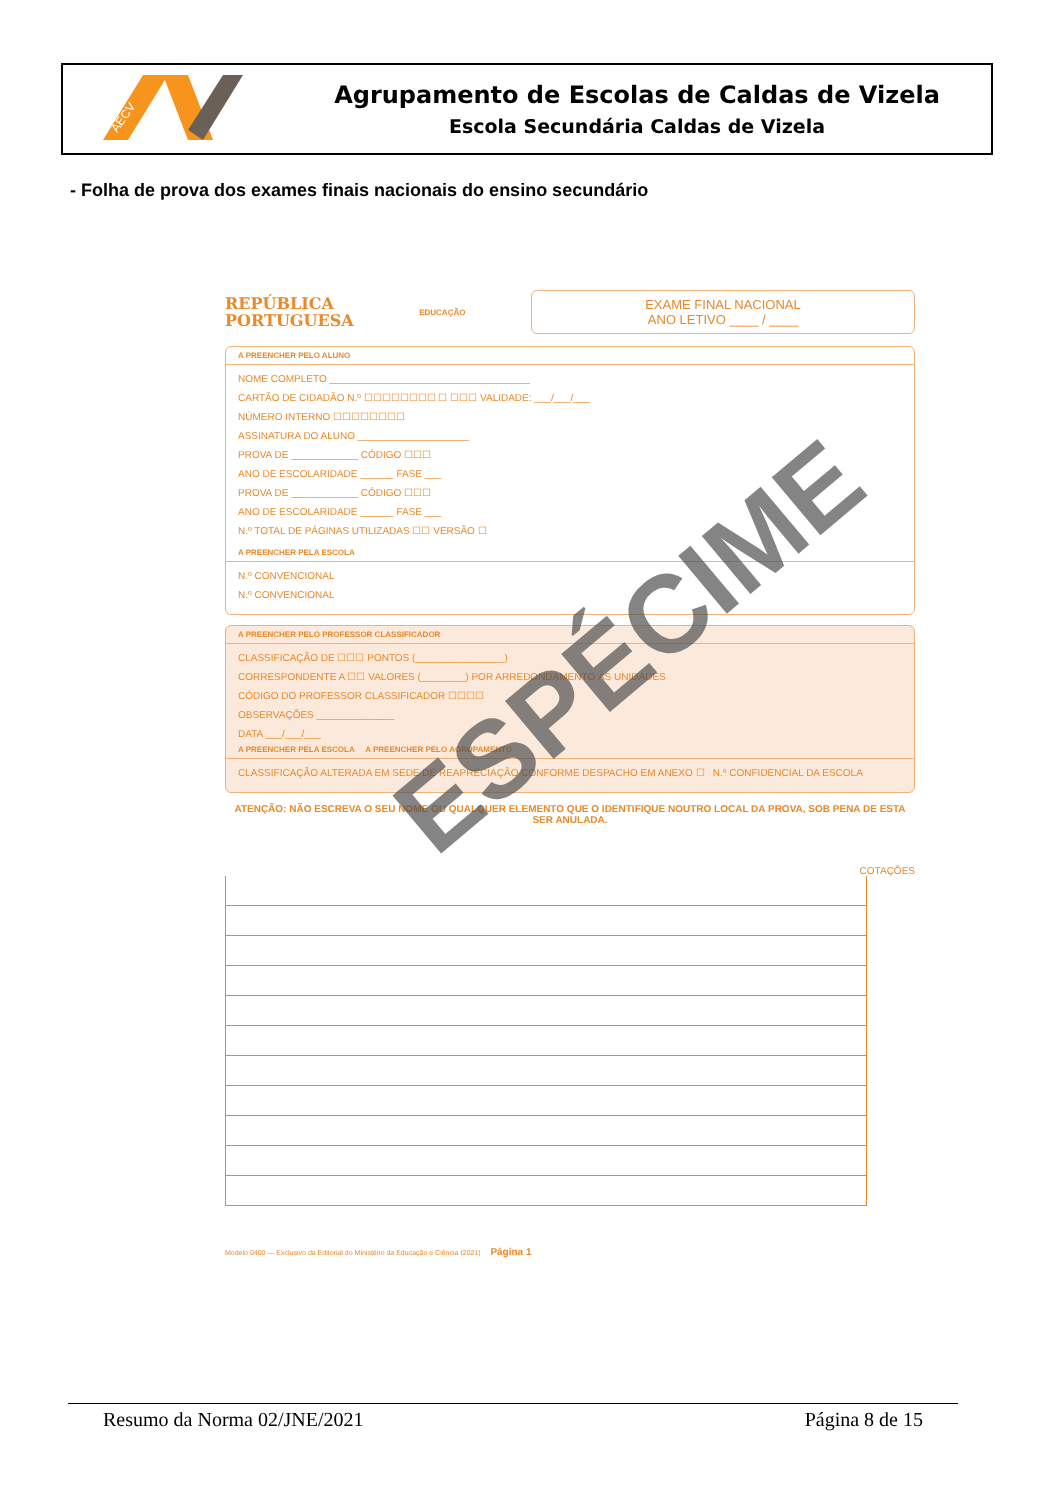AECV
Agrupamento de Escolas de Caldas de Vizela
Escola Secundária Caldas de Vizela
- Folha de prova dos exames finais nacionais do ensino secundário
REPÚBLICA
PORTUGUESA
EDUCAÇÃO
EXAME FINAL NACIONAL
ANO LETIVO ____ / ____
A PREENCHER PELO ALUNO
NOME COMPLETO ____________________________________
CARTÃO DE CIDADÃO N.º ☐☐☐☐☐☐☐☐ ☐ ☐☐☐ VALIDADE: ___/___/___
NÚMERO INTERNO ☐☐☐☐☐☐☐☐
ASSINATURA DO ALUNO ____________________
PROVA DE ____________ CÓDIGO ☐☐☐
ANO DE ESCOLARIDADE ______ FASE ___
PROVA DE ____________ CÓDIGO ☐☐☐
ANO DE ESCOLARIDADE ______ FASE ___
N.º TOTAL DE PÁGINAS UTILIZADAS ☐☐ VERSÃO ☐
A PREENCHER PELA ESCOLA
N.º CONVENCIONAL
N.º CONVENCIONAL
A PREENCHER PELO PROFESSOR CLASSIFICADOR
CLASSIFICAÇÃO DE ☐☐☐ PONTOS (________________)
CORRESPONDENTE A ☐☐ VALORES (________) POR ARREDONDAMENTO ÀS UNIDADES
CÓDIGO DO PROFESSOR CLASSIFICADOR ☐☐☐☐
OBSERVAÇÕES ______________
DATA ___/___/___
A PREENCHER PELA ESCOLA A PREENCHER PELO AGRUPAMENTO
CLASSIFICAÇÃO ALTERADA EM SEDE DE REAPRECIAÇÃO CONFORME DESPACHO EM ANEXO ☐ N.º CONFIDENCIAL DA ESCOLA
ATENÇÃO: NÃO ESCREVA O SEU NOME OU QUALQUER ELEMENTO QUE O IDENTIFIQUE NOUTRO LOCAL DA PROVA, SOB PENA DE ESTA SER ANULADA.
COTAÇÕES
Modelo 0400 — Exclusivo da Editorial do Ministério da Educação e Ciência (2021) Página 1
ESPÉCIME
Resumo da Norma 02/JNE/2021 Página 8 de 15